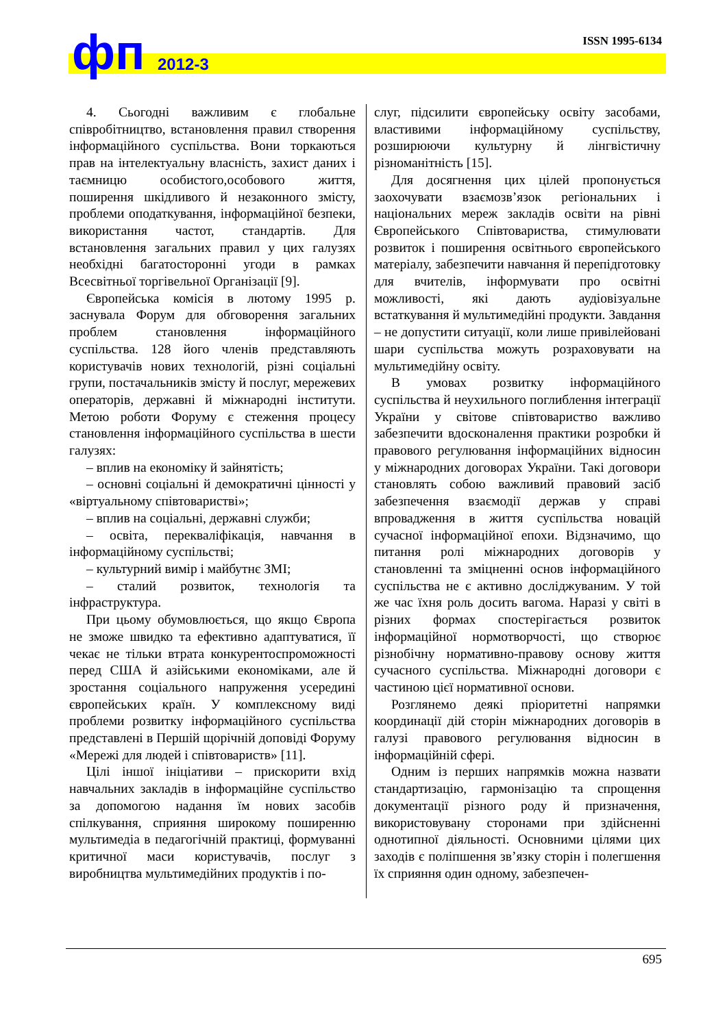фп 2012-3
ISSN 1995-6134
4. Сьогодні важливим є глобальне співробітництво, встановлення правил створення інформаційного суспільства. Вони торкаються прав на інтелектуальну власність, захист даних і таємницю особистого,особового життя, поширення шкідливого й незаконного змісту, проблеми оподаткування, інформаційної безпеки, використання частот, стандартів. Для встановлення загальних правил у цих галузях необхідні багатосторонні угоди в рамках Всесвітньої торгівельної Організації [9].
Європейська комісія в лютому 1995 р. заснувала Форум для обговорення загальних проблем становлення інформаційного суспільства. 128 його членів представляють користувачів нових технологій, різні соціальні групи, постачальників змісту й послуг, мережевих операторів, державні й міжнародні інститути. Метою роботи Форуму є стеження процесу становлення інформаційного суспільства в шести галузях:
– вплив на економіку й зайнятість;
– основні соціальні й демократичні цінності у «віртуальному співтоваристві»;
– вплив на соціальні, державні служби;
– освіта, перекваліфікація, навчання в інформаційному суспільстві;
– культурний вимір і майбутнє ЗМІ;
– сталий розвиток, технологія та інфраструктура.
При цьому обумовлюється, що якщо Європа не зможе швидко та ефективно адаптуватися, її чекає не тільки втрата конкурентоспроможності перед США й азійськими економіками, але й зростання соціального напруження усередині європейських країн. У комплексному виді проблеми розвитку інформаційного суспільства представлені в Першій щорічній доповіді Форуму «Мережі для людей і співтовариств» [11].
Цілі іншої ініціативи – прискорити вхід навчальних закладів в інформаційне суспільство за допомогою надання їм нових засобів спілкування, сприяння широкому поширенню мультимедіа в педагогічній практиці, формуванні критичної маси користувачів, послуг з виробництва мультимедійних продуктів і по-
слуг, підсилити європейську освіту засобами, властивими інформаційному суспільству, розширюючи культурну й лінгвістичну різноманітність [15].
Для досягнення цих цілей пропонується заохочувати взаємозв’язок регіональних і національних мереж закладів освіти на рівні Європейського Співтовариства, стимулювати розвиток і поширення освітнього європейського матеріалу, забезпечити навчання й перепідготовку для вчителів, інформувати про освітні можливості, які дають аудіовізуальне встаткування й мультимедійні продукти. Завдання – не допустити ситуації, коли лише привілейовані шари суспільства можуть розраховувати на мультимедійну освіту.
В умовах розвитку інформаційного суспільства й неухильного поглиблення інтеграції України у світове співтовариство важливо забезпечити вдосконалення практики розробки й правового регулювання інформаційних відносин у міжнародних договорах України. Такі договори становлять собою важливий правовий засіб забезпечення взаємодії держав у справі впровадження в життя суспільства новацій сучасної інформаційної епохи. Відзначимо, що питання ролі міжнародних договорів у становленні та зміцненні основ інформаційного суспільства не є активно досліджуваним. У той же час їхня роль досить вагома. Наразі у світі в різних формах спостерігається розвиток інформаційної нормотворчості, що створює різнобічну нормативно-правову основу життя сучасного суспільства. Міжнародні договори є частиною цієї нормативної основи.
Розглянемо деякі пріоритетні напрямки координації дій сторін міжнародних договорів в галузі правового регулювання відносин в інформаційній сфері.
Одним із перших напрямків можна назвати стандартизацію, гармонізацію та спрощення документації різного роду й призначення, використовувану сторонами при здійсненні однотипної діяльності. Основними цілями цих заходів є поліпшення зв’язку сторін і полегшення їх сприяння один одному, забезпечен-
695